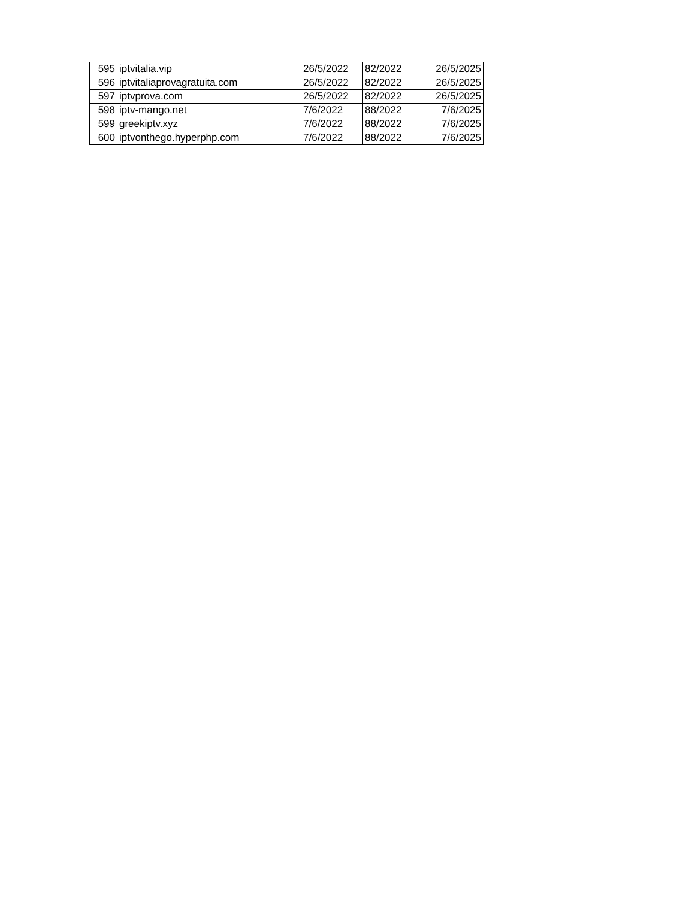| 595 | iptvitalia.vip | 26/5/2022 | 82/2022 | 26/5/2025 |
| 596 | iptvitaliaprovagratuita.com | 26/5/2022 | 82/2022 | 26/5/2025 |
| 597 | iptvprova.com | 26/5/2022 | 82/2022 | 26/5/2025 |
| 598 | iptv-mango.net | 7/6/2022 | 88/2022 | 7/6/2025 |
| 599 | greekiptv.xyz | 7/6/2022 | 88/2022 | 7/6/2025 |
| 600 | iptvonthego.hyperphp.com | 7/6/2022 | 88/2022 | 7/6/2025 |